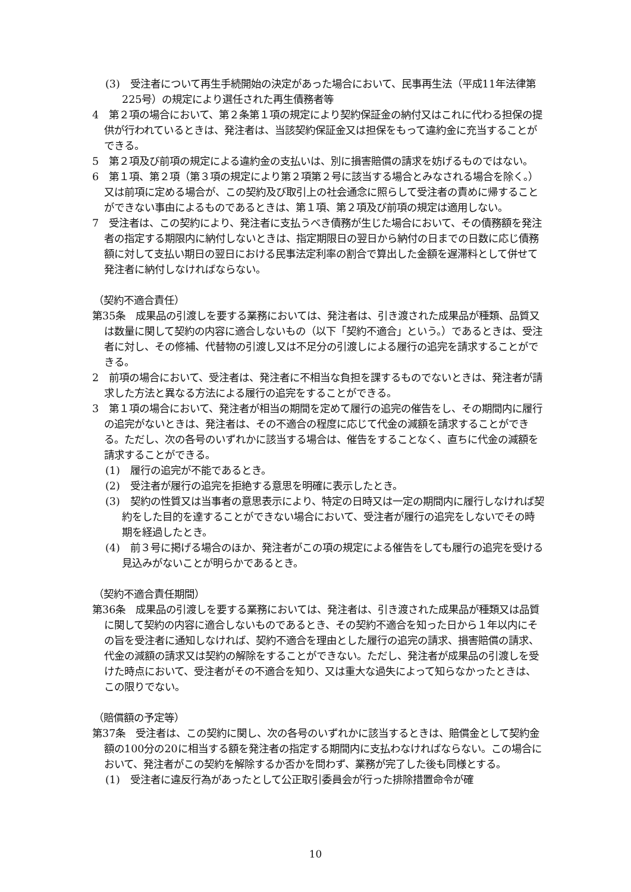(3)　受注者について再生手続開始の決定があった場合において、民事再生法（平成11年法律第225号）の規定により選任された再生債務者等
4　第２項の場合において、第２条第１項の規定により契約保証金の納付又はこれに代わる担保の提供が行われているときは、発注者は、当該契約保証金又は担保をもって違約金に充当することができる。
5　第２項及び前項の規定による違約金の支払いは、別に損害賠償の請求を妨げるものではない。
6　第１項、第２項（第３項の規定により第２項第２号に該当する場合とみなされる場合を除く。）又は前項に定める場合が、この契約及び取引上の社会通念に照らして受注者の責めに帰することができない事由によるものであるときは、第１項、第２項及び前項の規定は適用しない。
7　受注者は、この契約により、発注者に支払うべき債務が生じた場合において、その債務額を発注者の指定する期限内に納付しないときは、指定期限日の翌日から納付の日までの日数に応じ債務額に対して支払い期日の翌日における民事法定利率の割合で算出した金額を遅滞料として併せて発注者に納付しなければならない。
（契約不適合責任）
第35条　成果品の引渡しを要する業務においては、発注者は、引き渡された成果品が種類、品質又は数量に関して契約の内容に適合しないもの（以下「契約不適合」という。）であるときは、受注者に対し、その修補、代替物の引渡し又は不足分の引渡しによる履行の追完を請求することができる。
2　前項の場合において、受注者は、発注者に不相当な負担を課するものでないときは、発注者が請求した方法と異なる方法による履行の追完をすることができる。
3　第１項の場合において、発注者が相当の期間を定めて履行の追完の催告をし、その期間内に履行の追完がないときは、発注者は、その不適合の程度に応じて代金の減額を請求することができる。ただし、次の各号のいずれかに該当する場合は、催告をすることなく、直ちに代金の減額を請求することができる。
(1)　履行の追完が不能であるとき。
(2)　受注者が履行の追完を拒絶する意思を明確に表示したとき。
(3)　契約の性質又は当事者の意思表示により、特定の日時又は一定の期間内に履行しなければ契約をした目的を達することができない場合において、受注者が履行の追完をしないでその時期を経過したとき。
(4)　前３号に掲げる場合のほか、発注者がこの項の規定による催告をしても履行の追完を受ける見込みがないことが明らかであるとき。
（契約不適合責任期間）
第36条　成果品の引渡しを要する業務においては、発注者は、引き渡された成果品が種類又は品質に関して契約の内容に適合しないものであるとき、その契約不適合を知った日から１年以内にその旨を受注者に通知しなければ、契約不適合を理由とした履行の追完の請求、損害賠償の請求、代金の減額の請求又は契約の解除をすることができない。ただし、発注者が成果品の引渡しを受けた時点において、受注者がその不適合を知り、又は重大な過失によって知らなかったときは、この限りでない。
（賠償額の予定等）
第37条　受注者は、この契約に関し、次の各号のいずれかに該当するときは、賠償金として契約金額の100分の20に相当する額を発注者の指定する期間内に支払わなければならない。この場合において、発注者がこの契約を解除するか否かを問わず、業務が完了した後も同様とする。
(1)　受注者に違反行為があったとして公正取引委員会が行った排除措置命令が確
10